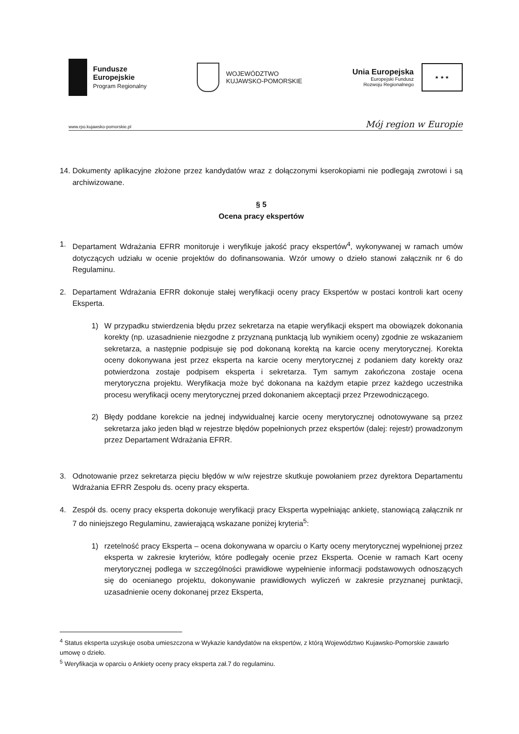Fundusze
Europejskie
Program Regionalny
WOJEWÓDZTWO
KUJAWSKO-POMORSKIE
Unia Europejska
Europejski Fundusz
Rozwoju Regionalnego
★ ★ ★
www.rpo.kujawsko-pomorskie.pl Mój region w Europie
14. Dokumenty aplikacyjne złożone przez kandydatów wraz z dołączonymi kserokopiami nie podlegają zwrotowi i są archiwizowane.
§ 5
Ocena pracy ekspertów
1. Departament Wdrażania EFRR monitoruje i weryfikuje jakość pracy ekspertów<sup>4</sup>, wykonywanej w ramach umów dotyczących udziału w ocenie projektów do dofinansowania. Wzór umowy o dzieło stanowi załącznik nr 6 do Regulaminu.
2. Departament Wdrażania EFRR dokonuje stałej weryfikacji oceny pracy Ekspertów w postaci kontroli kart oceny Eksperta.
1) W przypadku stwierdzenia błędu przez sekretarza na etapie weryfikacji ekspert ma obowiązek dokonania korekty (np. uzasadnienie niezgodne z przyznaną punktacją lub wynikiem oceny) zgodnie ze wskazaniem sekretarza, a następnie podpisuje się pod dokonaną korektą na karcie oceny merytorycznej. Korekta oceny dokonywana jest przez eksperta na karcie oceny merytorycznej z podaniem daty korekty oraz potwierdzona zostaje podpisem eksperta i sekretarza. Tym samym zakończona zostaje ocena merytoryczna projektu. Weryfikacja może być dokonana na każdym etapie przez każdego uczestnika procesu weryfikacji oceny merytorycznej przed dokonaniem akceptacji przez Przewodniczącego.
2) Błędy poddane korekcie na jednej indywidualnej karcie oceny merytorycznej odnotowywane są przez sekretarza jako jeden błąd w rejestrze błędów popełnionych przez ekspertów (dalej: rejestr) prowadzonym przez Departament Wdrażania EFRR.
3. Odnotowanie przez sekretarza pięciu błędów w w/w rejestrze skutkuje powołaniem przez dyrektora Departamentu Wdrażania EFRR Zespołu ds. oceny pracy eksperta.
4. Zespół ds. oceny pracy eksperta dokonuje weryfikacji pracy Eksperta wypełniając ankietę, stanowiącą załącznik nr 7 do niniejszego Regulaminu, zawierającą wskazane poniżej kryteria<sup>5</sup>:
1) rzetelność pracy Eksperta – ocena dokonywana w oparciu o Karty oceny merytorycznej wypełnionej przez eksperta w zakresie kryteriów, które podlegały ocenie przez Eksperta. Ocenie w ramach Kart oceny merytorycznej podlega w szczególności prawidłowe wypełnienie informacji podstawowych odnoszących się do ocenianego projektu, dokonywanie prawidłowych wyliczeń w zakresie przyznanej punktacji, uzasadnienie oceny dokonanej przez Eksperta,
<sup>4</sup> Status eksperta uzyskuje osoba umieszczona w Wykazie kandydatów na ekspertów, z którą Województwo Kujawsko-Pomorskie zawarło umowę o dzieło.
<sup>5</sup> Weryfikacja w oparciu o Ankiety oceny pracy eksperta zał.7 do regulaminu.